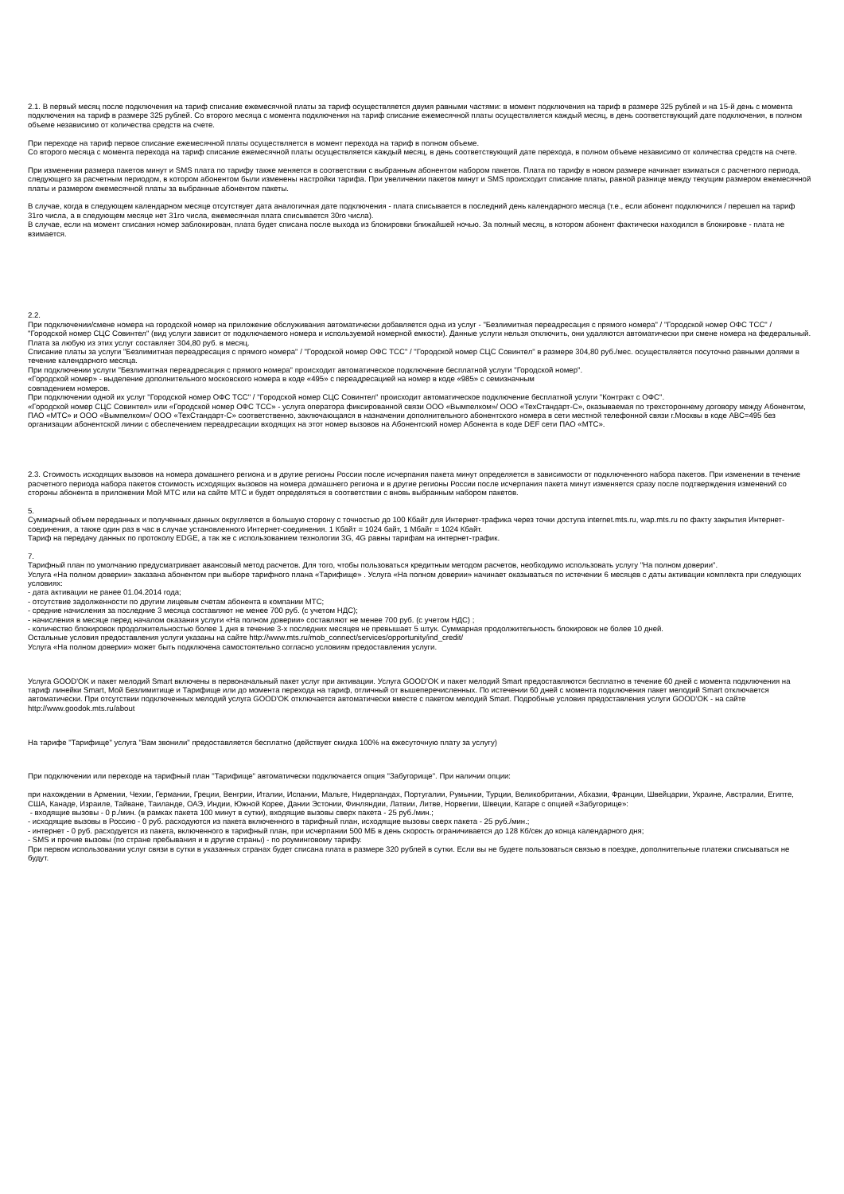2.1. В первый месяц после подключения на тариф списание ежемесячной платы за тариф осуществляется двумя равными частями: в момент подключения на тариф в размере 325 рублей и на 15-й день с момента подключения на тариф в размере 325 рублей. Со второго месяца с момента подключения на тариф списание ежемесячной платы осуществляется каждый месяц, в день соответствующий дате подключения, в полном объеме независимо от количества средств на счете.
При переходе на тариф первое списание ежемесячной платы осуществляется в момент перехода на тариф в полном объеме.
Со второго месяца с момента перехода на тариф списание ежемесячной платы осуществляется каждый месяц, в день соответствующий дате перехода, в полном объеме независимо от количества средств на счете.
При изменении размера пакетов минут и SMS плата по тарифу также меняется в соответствии с выбранным абонентом набором пакетов. Плата по тарифу в новом размере начинает взиматься с расчетного периода, следующего за расчетным периодом, в котором абонентом были изменены настройки тарифа. При увеличении пакетов минут и SMS происходит списание платы, равной разнице между текущим размером ежемесячной платы и размером ежемесячной платы за выбранные абонентом пакеты.
В случае, когда в следующем календарном месяце отсутствует дата аналогичная дате подключения - плата списывается в последний день календарного месяца (т.е., если абонент подключился / перешел на тариф 31го числа, а в следующем месяце нет 31го числа, ежемесячная плата списывается 30го числа).
В случае, если на момент списания номер заблокирован, плата будет списана после выхода из блокировки ближайшей ночью. За полный месяц, в котором абонент фактически находился в блокировке - плата не взимается.
2.2.
При подключении/смене номера на городской номер на приложение обслуживания автоматически добавляется одна из услуг - "Безлимитная переадресация с прямого номера" / "Городской номер ОФС ТСС" / "Городской номер СЦС Совинтел" (вид услуги зависит от подключаемого номера и используемой номерной емкости). Данные услуги нельзя отключить, они удаляются автоматически при смене номера на федеральный.
Плата за любую из этих услуг составляет 304,80 руб. в месяц.
Списание платы за услуги "Безлимитная переадресация с прямого номера" / "Городской номер ОФС ТСС" / "Городской номер СЦС Совинтел" в размере 304,80 руб./мес. осуществляется посуточно равными долями в течение календарного месяца.
При подключении услуги "Безлимитная переадресация с прямого номера" происходит автоматическое подключение бесплатной услуги "Городской номер".
«Городской номер» - выделение дополнительного московского номера в коде «495» с переадресацией на номер в коде «985» с семизначным
совпадением номеров.
При подключении одной их услуг "Городской номер ОФС ТСС" / "Городской номер СЦС Совинтел" происходит автоматическое подключение бесплатной услуги "Контракт с ОФС".
«Городской номер СЦС Совинтел» или «Городской номер ОФС ТСС» - услуга оператора фиксированной связи ООО «Вымпелком»/ ООО «ТехСтандарт-С», оказываемая по трехстороннему договору между Абонентом, ПАО «МТС» и ООО «Вымпелком»/ ООО «ТехСтандарт-С» соответственно, заключающаяся в назначении дополнительного абонентского номера в сети местной телефонной связи г.Москвы в коде АВС=495 без организации абонентской линии с обеспечением переадресации входящих на этот номер вызовов на Абонентский номер Абонента в коде DEF сети ПАО «МТС».
2.3. Стоимость исходящих вызовов на номера домашнего региона и в другие регионы России после исчерпания пакета минут определяется в зависимости от подключенного набора пакетов. При изменении в течение расчетного периода набора пакетов стоимость исходящих вызовов на номера домашнего региона и в другие регионы России после исчерпания пакета минут изменяется сразу после подтверждения изменений со стороны абонента в приложении Мой МТС или на сайте МТС и будет определяться в соответствии с вновь выбранным набором пакетов.
5.
Суммарный объем переданных и полученных данных округляется в большую сторону с точностью до 100 Кбайт для Интернет-трафика через точки доступа internet.mts.ru, wap.mts.ru по факту закрытия Интернет-соединения, а также один раз в час в случае установленного Интернет-соединения. 1 Кбайт = 1024 байт, 1 Мбайт = 1024 Кбайт.
Тариф на передачу данных по протоколу EDGE, а так же с использованием технологии 3G, 4G равны тарифам на интернет-трафик.
7.
Тарифный план по умолчанию предусматривает авансовый метод расчетов. Для того, чтобы пользоваться кредитным методом расчетов, необходимо использовать услугу "На полном доверии".
Услуга «На полном доверии» заказана абонентом при выборе тарифного плана «Тарифище» . Услуга «На полном доверии» начинает оказываться по истечении 6 месяцев с даты активации комплекта при следующих условиях:
- дата активации не ранее 01.04.2014 года;
- отсутствие задолженности по другим лицевым счетам абонента в компании МТС;
- средние начисления за последние 3 месяца составляют не менее 700 руб. (с учетом НДС);
- начисления в месяце перед началом оказания услуги «На полном доверии» составляют не менее 700 руб. (с учетом НДС) ;
- количество блокировок продолжительностью более 1 дня в течение 3-х последних месяцев не превышает 5 штук. Суммарная продолжительность блокировок не более 10 дней.
Остальные условия предоставления услуги указаны на сайте http://www.mts.ru/mob_connect/services/opportunity/ind_credit/
Услуга «На полном доверии» может быть подключена самостоятельно согласно условиям предоставления услуги.
Услуга GOOD'OK и пакет мелодий Smart включены в первоначальный пакет услуг при активации. Услуга GOOD'OK и пакет мелодий Smart предоставляются бесплатно в течение 60 дней с момента подключения на тариф линейки Smart, Мой Безлимитище и Тарифище или до момента перехода на тариф, отличный от вышеперечисленных. По истечении 60 дней с момента подключения пакет мелодий Smart отключается автоматически. При отсутствии подключенных мелодий услуга GOOD'OK отключается автоматически вместе с пакетом мелодий Smart. Подробные условия предоставления услуги GOOD'OK - на сайте http://www.goodok.mts.ru/about
На тарифе "Тарифище" услуга "Вам звонили" предоставляется бесплатно (действует скидка 100% на ежесуточную плату за услугу)
При подключении или переходе на тарифный план "Тарифище" автоматически подключается опция "Забугорище". При наличии опции:
при нахождении в Армении, Чехии, Германии, Греции, Венгрии, Италии, Испании, Мальте, Нидерландах, Португалии, Румынии, Турции, Великобритании, Абхазии, Франции, Швейцарии, Украине, Австралии, Египте, США, Канаде, Израиле, Тайване, Таиланде, ОАЭ, Индии, Южной Корее, Дании Эстонии, Финляндии, Латвии, Литве, Норвегии, Швеции, Катаре с опцией «Забугорище»:
- входящие вызовы - 0 р./мин. (в рамках пакета 100 минут в сутки), входящие вызовы сверх пакета - 25 руб./мин.;
- исходящие вызовы в Россию - 0 руб. расходуются из пакета включенного в тарифный план, исходящие вызовы сверх пакета - 25 руб./мин.;
- интернет - 0 руб. расходуется из пакета, включенного в тарифный план, при исчерпании 500 МБ в день скорость ограничивается до 128 Кб/сек до конца календарного дня;
- SMS и прочие вызовы (по стране пребывания и в другие страны) - по роуминговому тарифу.
При первом использовании услуг связи в сутки в указанных странах будет списана плата в размере 320 рублей в сутки. Если вы не будете пользоваться связью в поездке, дополнительные платежи списываться не будут.